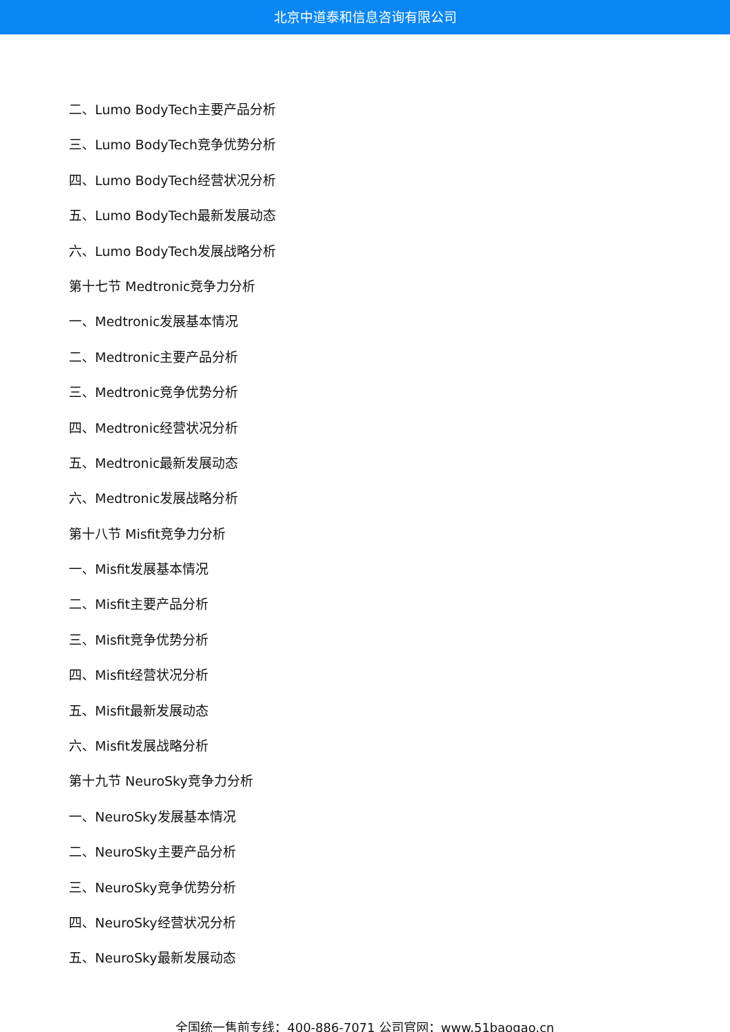北京中道泰和信息咨询有限公司
二、Lumo BodyTech主要产品分析
三、Lumo BodyTech竞争优势分析
四、Lumo BodyTech经营状况分析
五、Lumo BodyTech最新发展动态
六、Lumo BodyTech发展战略分析
第十七节 Medtronic竞争力分析
一、Medtronic发展基本情况
二、Medtronic主要产品分析
三、Medtronic竞争优势分析
四、Medtronic经营状况分析
五、Medtronic最新发展动态
六、Medtronic发展战略分析
第十八节 Misfit竞争力分析
一、Misfit发展基本情况
二、Misfit主要产品分析
三、Misfit竞争优势分析
四、Misfit经营状况分析
五、Misfit最新发展动态
六、Misfit发展战略分析
第十九节 NeuroSky竞争力分析
一、NeuroSky发展基本情况
二、NeuroSky主要产品分析
三、NeuroSky竞争优势分析
四、NeuroSky经营状况分析
五、NeuroSky最新发展动态
全国统一售前专线：400-886-7071 公司官网：www.51baogao.cn